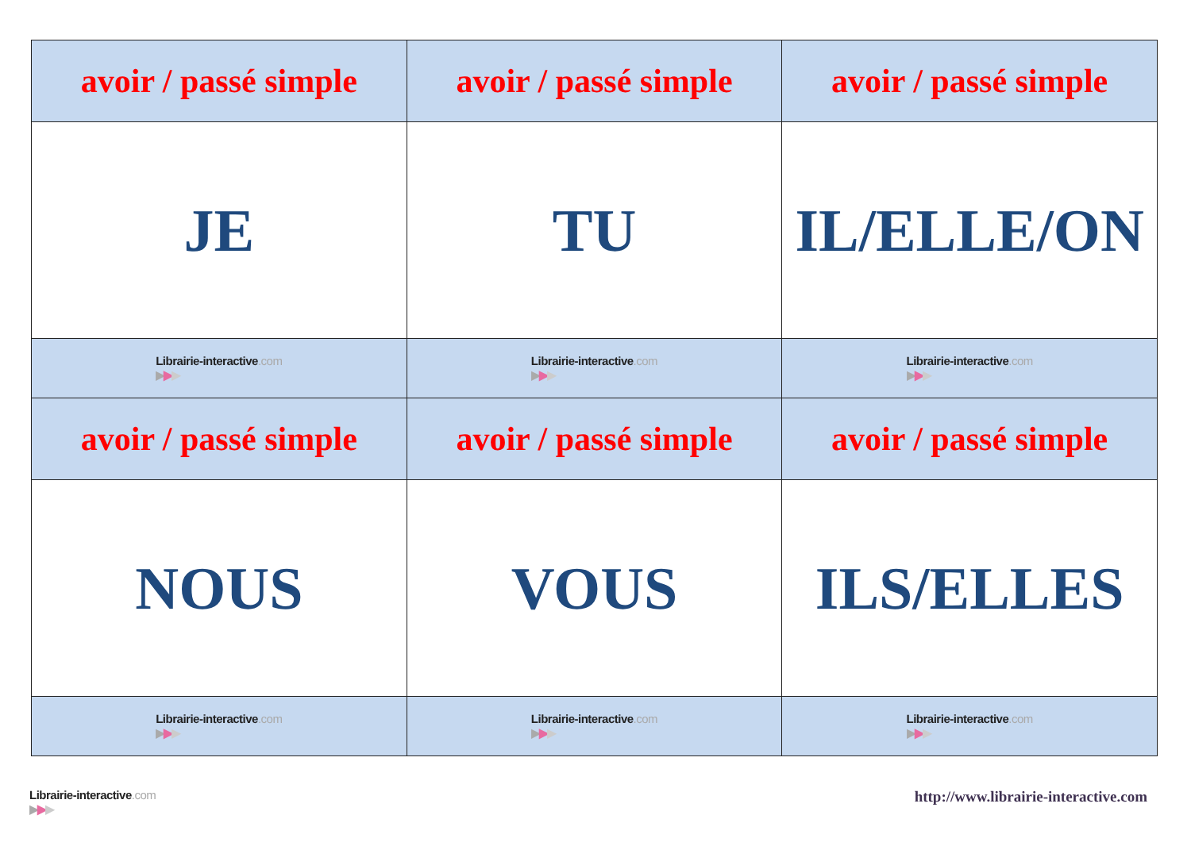| avoir / passé simple | avoir / passé simple | avoir / passé simple |
| JE | TU | IL/ELLE/ON |
| Librairie-interactive .com ▶ ▶ ▶ | Librairie-interactive .com ▶ ▶ ▶ | Librairie-interactive .com ▶ ▶ ▶ |
| avoir / passé simple | avoir / passé simple | avoir / passé simple |
| NOUS | VOUS | ILS/ELLES |
| Librairie-interactive .com ▶ ▶ ▶ | Librairie-interactive .com ▶ ▶ ▶ | Librairie-interactive .com ▶ ▶ ▶ |
Librairie-interactive.com ▶▶▶
http://www.librairie-interactive.com